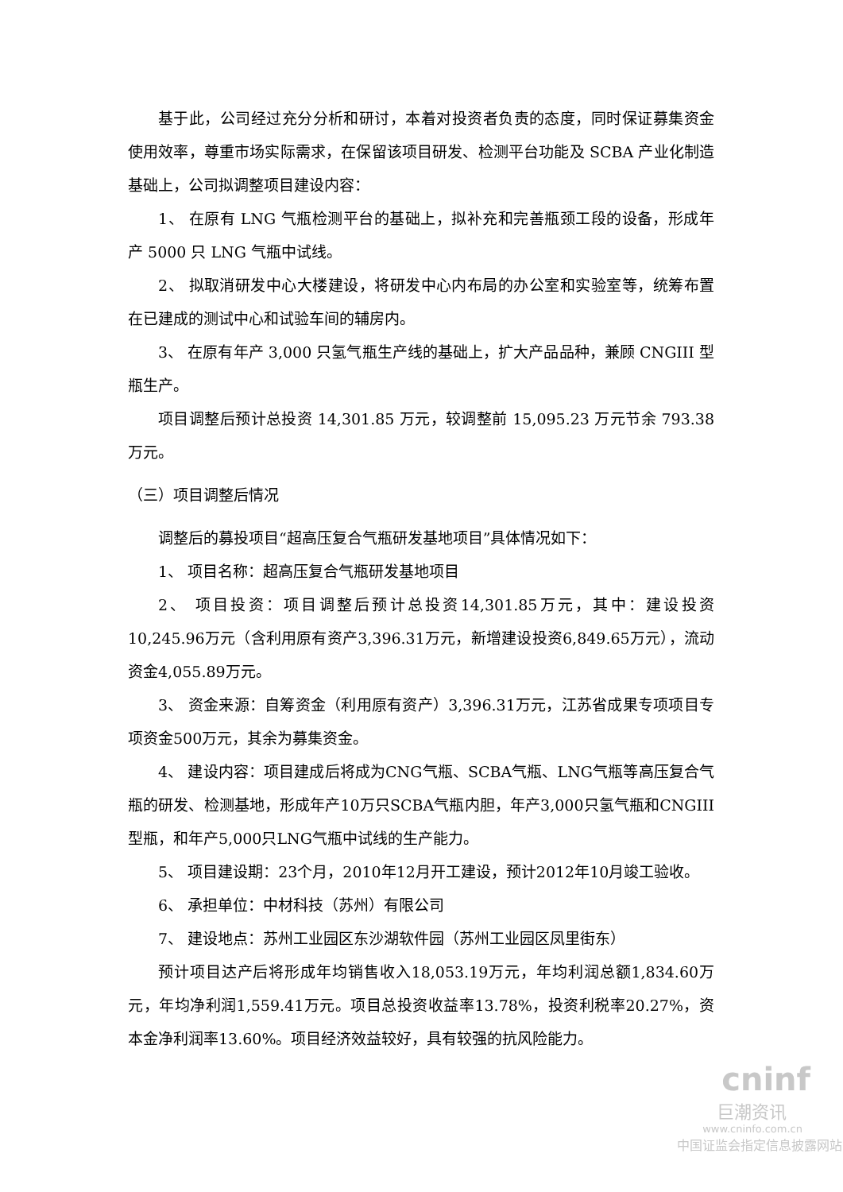基于此，公司经过充分分析和研讨，本着对投资者负责的态度，同时保证募集资金使用效率，尊重市场实际需求，在保留该项目研发、检测平台功能及 SCBA 产业化制造基础上，公司拟调整项目建设内容：
1、 在原有 LNG 气瓶检测平台的基础上，拟补充和完善瓶颈工段的设备，形成年产 5000 只 LNG 气瓶中试线。
2、 拟取消研发中心大楼建设，将研发中心内布局的办公室和实验室等，统筹布置在已建成的测试中心和试验车间的辅房内。
3、 在原有年产 3,000 只氢气瓶生产线的基础上，扩大产品品种，兼顾 CNGIII 型瓶生产。
项目调整后预计总投资 14,301.85 万元，较调整前 15,095.23 万元节余 793.38 万元。
（三）项目调整后情况
调整后的募投项目“超高压复合气瓶研发基地项目”具体情况如下：
1、 项目名称：超高压复合气瓶研发基地项目
2、 项目投资：项目调整后预计总投资14,301.85万元，其中：建设投资10,245.96万元（含利用原有资产3,396.31万元，新增建设投资6,849.65万元），流动资金4,055.89万元。
3、 资金来源：自筹资金（利用原有资产）3,396.31万元，江苏省成果专项项目专项资金500万元，其余为募集资金。
4、 建设内容：项目建成后将成为CNG气瓶、SCBA气瓶、LNG气瓶等高压复合气瓶的研发、检测基地，形成年产10万只SCBA气瓶内胆，年产3,000只氢气瓶和CNGIII型瓶，和年产5,000只LNG气瓶中试线的生产能力。
5、 项目建设期：23个月，2010年12月开工建设，预计2012年10月竣工验收。
6、 承担单位：中材科技（苏州）有限公司
7、 建设地点：苏州工业园区东沙湖软件园（苏州工业园区凤里街东）
预计项目达产后将形成年均销售收入18,053.19万元，年均利润总额1,834.60万元，年均净利润1,559.41万元。项目总投资收益率13.78%，投资利税率20.27%，资本金净利润率13.60%。项目经济效益较好，具有较强的抗风险能力。
cninf
巨潮资讯
www.cninfo.com.cn
中国证监会指定信息披露网站